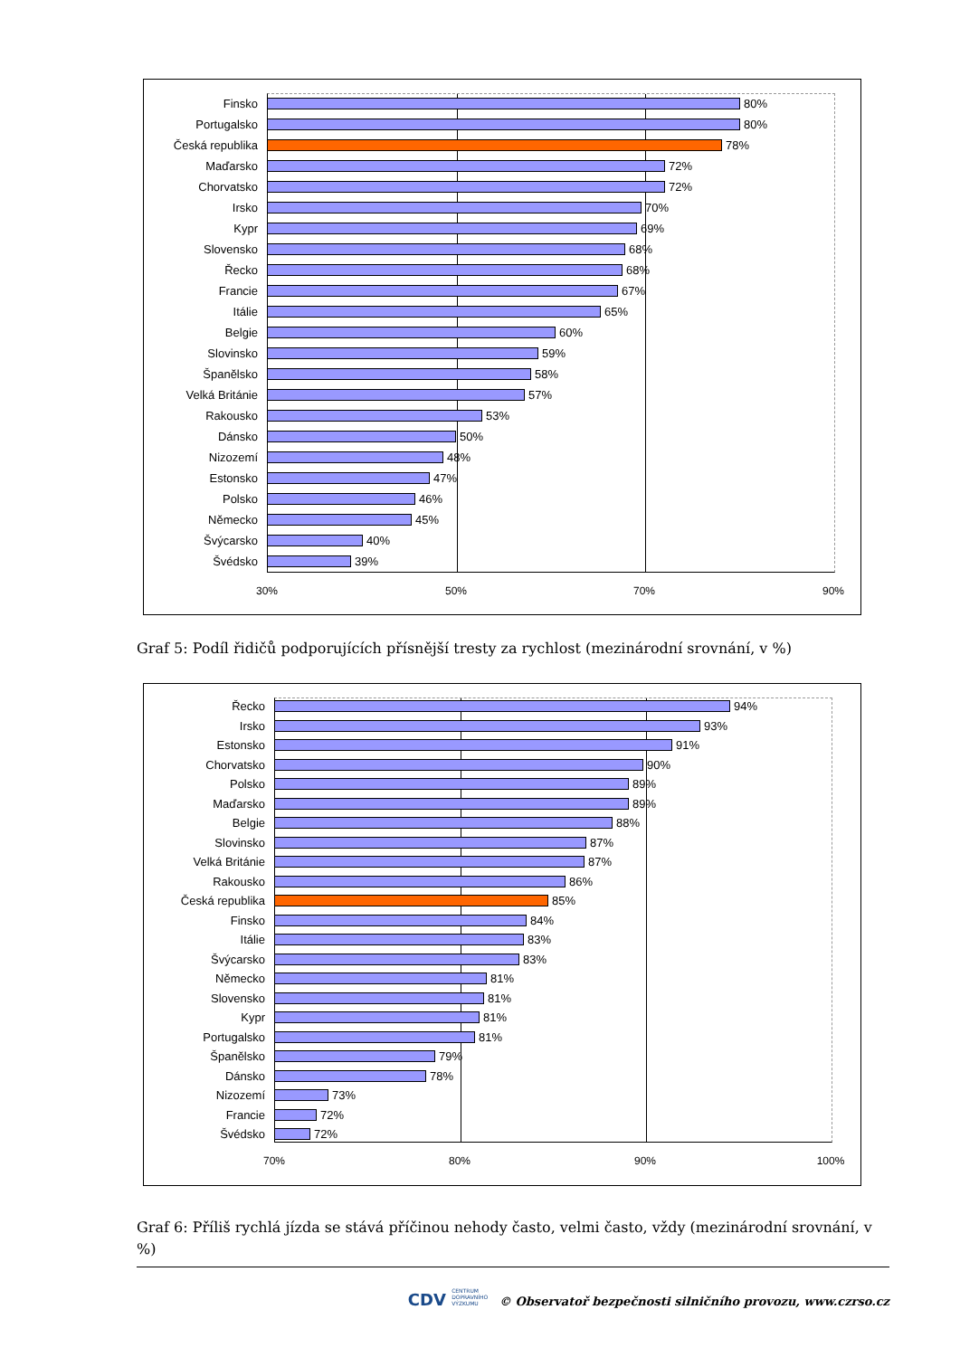Finsko 80%
Portugalsko 80%
Česká republika 78%
Maďarsko 72%
Chorvatsko 72%
Irsko 70%
Kypr 69%
Slovensko 68%
Řecko 68%
Francie 67%
Itálie 65%
Belgie 60%
Slovinsko 59%
Španělsko 58%
Velká Británie 57%
Rakousko 53%
Dánsko 50%
Nizozemí 48%
Estonsko 47%
Polsko 46%
Německo 45%
Švýcarsko 40%
Švédsko 39%
30% 50% 70% 90%
Graf 5: Podíl řidičů podporujících přísnější tresty za rychlost (mezinárodní srovnání, v %)
Řecko 94%
Irsko 93%
Estonsko 91%
Chorvatsko 90%
Polsko 89%
Maďarsko 89%
Belgie 88%
Slovinsko 87%
Velká Británie 87%
Rakousko 86%
Česká republika 85%
Finsko 84%
Itálie 83%
Švýcarsko 83%
Německo 81%
Slovensko 81%
Kypr 81%
Portugalsko 81%
Španělsko 79%
Dánsko 78%
Nizozemí 73%
Francie 72%
Švédsko 72%
70% 80% 90% 100%
Graf 6: Příliš rychlá jízda se stává příčinou nehody často, velmi často, vždy (mezinárodní srovnání, v %)
CDV CENTRUM
DOPRAVNÍHO
VÝZKUMU © Observatoř bezpečnosti silničního provozu, www.czrso.cz